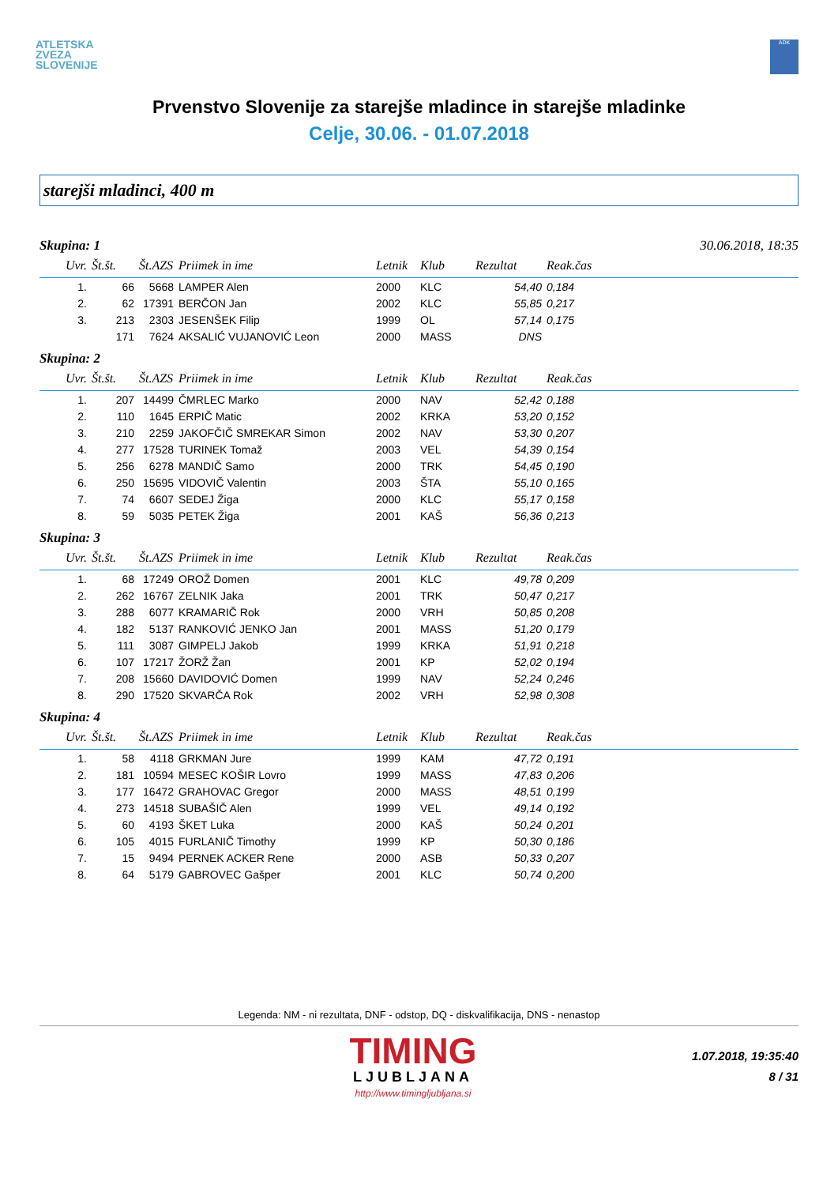ATLETSKA
ZVEZA
SLOVENIJE
ADK
Prvenstvo Slovenije za starejše mladince in starejše mladinke
Celje, 30.06. - 01.07.2018
starejši mladinci, 400 m
Skupina: 1 30.06.2018, 18:35
| Uvr. | Št.št. | Št.AZS | Priimek in ime | Letnik | Klub | Rezultat | Reak.čas |
| --- | --- | --- | --- | --- | --- | --- | --- |
| 1. | 66 | 5668 | LAMPER Alen | 2000 | KLC | 54,40 | 0,184 |
| 2. | 62 | 17391 | BERČON Jan | 2002 | KLC | 55,85 | 0,217 |
| 3. | 213 | 2303 | JESENŠEK Filip | 1999 | OL | 57,14 | 0,175 |
| | 171 | 7624 | AKSALIĆ VUJANOVIĆ Leon | 2000 | MASS | DNS | |
Skupina: 2
| Uvr. | Št.št. | Št.AZS | Priimek in ime | Letnik | Klub | Rezultat | Reak.čas |
| --- | --- | --- | --- | --- | --- | --- | --- |
| 1. | 207 | 14499 | ČMRLEC Marko | 2000 | NAV | 52,42 | 0,188 |
| 2. | 110 | 1645 | ERPIČ Matic | 2002 | KRKA | 53,20 | 0,152 |
| 3. | 210 | 2259 | JAKOFČIČ SMREKAR Simon | 2002 | NAV | 53,30 | 0,207 |
| 4. | 277 | 17528 | TURINEK Tomaž | 2003 | VEL | 54,39 | 0,154 |
| 5. | 256 | 6278 | MANDIČ Samo | 2000 | TRK | 54,45 | 0,190 |
| 6. | 250 | 15695 | VIDOVIČ Valentin | 2003 | ŠTA | 55,10 | 0,165 |
| 7. | 74 | 6607 | SEDEJ Žiga | 2000 | KLC | 55,17 | 0,158 |
| 8. | 59 | 5035 | PETEK Žiga | 2001 | KAŠ | 56,36 | 0,213 |
Skupina: 3
| Uvr. | Št.št. | Št.AZS | Priimek in ime | Letnik | Klub | Rezultat | Reak.čas |
| --- | --- | --- | --- | --- | --- | --- | --- |
| 1. | 68 | 17249 | OROŽ Domen | 2001 | KLC | 49,78 | 0,209 |
| 2. | 262 | 16767 | ZELNIK Jaka | 2001 | TRK | 50,47 | 0,217 |
| 3. | 288 | 6077 | KRAMARIČ Rok | 2000 | VRH | 50,85 | 0,208 |
| 4. | 182 | 5137 | RANKOVIĆ JENKO Jan | 2001 | MASS | 51,20 | 0,179 |
| 5. | 111 | 3087 | GIMPELJ Jakob | 1999 | KRKA | 51,91 | 0,218 |
| 6. | 107 | 17217 | ŽORŽ Žan | 2001 | KP | 52,02 | 0,194 |
| 7. | 208 | 15660 | DAVIDOVIĆ Domen | 1999 | NAV | 52,24 | 0,246 |
| 8. | 290 | 17520 | SKVARČA Rok | 2002 | VRH | 52,98 | 0,308 |
Skupina: 4
| Uvr. | Št.št. | Št.AZS | Priimek in ime | Letnik | Klub | Rezultat | Reak.čas |
| --- | --- | --- | --- | --- | --- | --- | --- |
| 1. | 58 | 4118 | GRKMAN Jure | 1999 | KAM | 47,72 | 0,191 |
| 2. | 181 | 10594 | MESEC KOŠIR Lovro | 1999 | MASS | 47,83 | 0,206 |
| 3. | 177 | 16472 | GRAHOVAC Gregor | 2000 | MASS | 48,51 | 0,199 |
| 4. | 273 | 14518 | SUBAŠIČ Alen | 1999 | VEL | 49,14 | 0,192 |
| 5. | 60 | 4193 | ŠKET Luka | 2000 | KAŠ | 50,24 | 0,201 |
| 6. | 105 | 4015 | FURLANIČ Timothy | 1999 | KP | 50,30 | 0,186 |
| 7. | 15 | 9494 | PERNEK ACKER Rene | 2000 | ASB | 50,33 | 0,207 |
| 8. | 64 | 5179 | GABROVEC Gašper | 2001 | KLC | 50,74 | 0,200 |
Legenda: NM - ni rezultata, DNF - odstop, DQ - diskvalifikacija, DNS - nenastop
TIMING
LJUBLJANA
http://www.timingljubljana.si
1.07.2018, 19:35:40
8 / 31